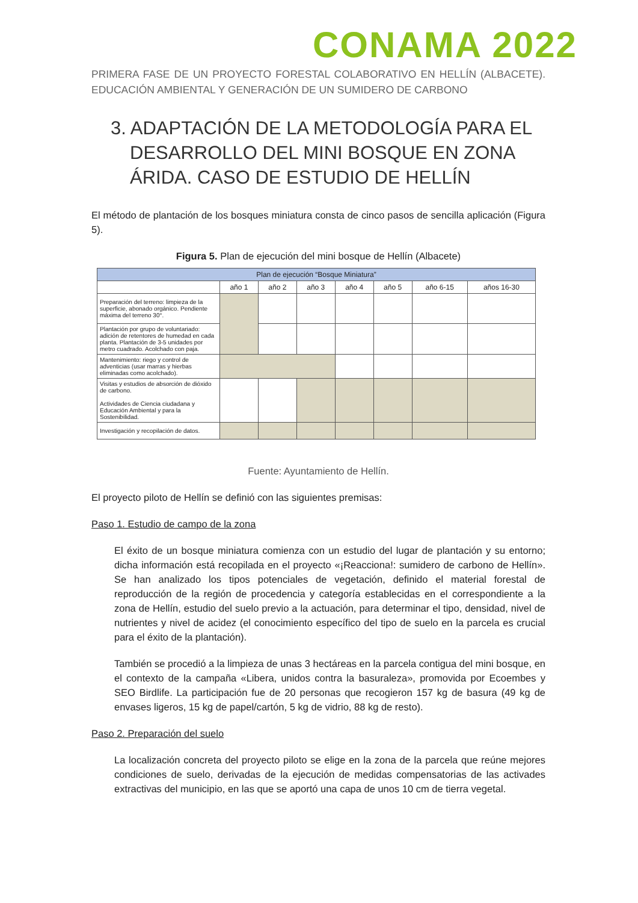CONAMA 2022
PRIMERA FASE DE UN PROYECTO FORESTAL COLABORATIVO EN HELLÍN (ALBACETE). EDUCACIÓN AMBIENTAL Y GENERACIÓN DE UN SUMIDERO DE CARBONO
3. ADAPTACIÓN DE LA METODOLOGÍA PARA EL DESARROLLO DEL MINI BOSQUE EN ZONA ÁRIDA. CASO DE ESTUDIO DE HELLÍN
El método de plantación de los bosques miniatura consta de cinco pasos de sencilla aplicación (Figura 5).
Figura 5. Plan de ejecución del mini bosque de Hellín (Albacete)
| Plan de ejecución “Bosque Miniatura” | | | | | | | |
| --- | --- | --- | --- | --- | --- | --- | --- |
| | año 1 | año 2 | año 3 | año 4 | año 5 | año 6-15 | años 16-30 |
| Preparación del terreno: limpieza de la superficie, abonado orgánico. Pendiente máxima del terreno 30°. | | | | | | | |
| Plantación por grupo de voluntariado: adición de retentores de humedad en cada planta. Plantación de 3-5 unidades por metro cuadrado. Acolchado con paja. | | | | | | | |
| Mantenimiento: riego y control de adventicias (usar marras y hierbas eliminadas como acolchado). | | | | | | | |
| Visitas y estudios de absorción de dióxido de carbono. Actividades de Ciencia ciudadana y Educación Ambiental y para la Sostenibilidad. | | | | | | | |
| Investigación y recopilación de datos. | | | | | | | |
Fuente: Ayuntamiento de Hellín.
El proyecto piloto de Hellín se definió con las siguientes premisas:
Paso 1. Estudio de campo de la zona
El éxito de un bosque miniatura comienza con un estudio del lugar de plantación y su entorno; dicha información está recopilada en el proyecto «¡Reacciona!: sumidero de carbono de Hellín». Se han analizado los tipos potenciales de vegetación, definido el material forestal de reproducción de la región de procedencia y categoría establecidas en el correspondiente a la zona de Hellín, estudio del suelo previo a la actuación, para determinar el tipo, densidad, nivel de nutrientes y nivel de acidez (el conocimiento específico del tipo de suelo en la parcela es crucial para el éxito de la plantación).
También se procedió a la limpieza de unas 3 hectáreas en la parcela contigua del mini bosque, en el contexto de la campaña «Libera, unidos contra la basuraleza», promovida por Ecoembes y SEO Birdlife. La participación fue de 20 personas que recogieron 157 kg de basura (49 kg de envases ligeros, 15 kg de papel/cartón, 5 kg de vidrio, 88 kg de resto).
Paso 2. Preparación del suelo
La localización concreta del proyecto piloto se elige en la zona de la parcela que reúne mejores condiciones de suelo, derivadas de la ejecución de medidas compensatorias de las activades extractivas del municipio, en las que se aportó una capa de unos 10 cm de tierra vegetal.